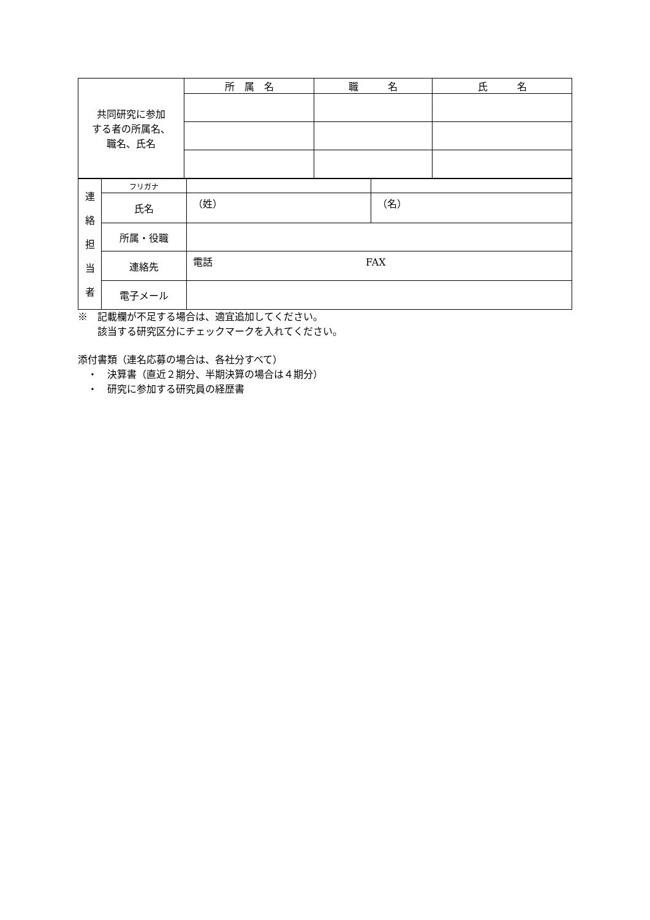| 共同研究に参加 する者の所属名、 職名、氏名 | 所 属 名 | 職 名 | 氏 名 |
| 連 絡 担 当 者 | フリガナ | | |
| | 氏名 | （姓） | （名） |
| | 所属・役職 | | |
| | 連絡先 | 電話 FAX | |
| | 電子メール | | |
※　記載欄が不足する場合は、適宜追加してください。
　　該当する研究区分にチェックマークを入れてください。
添付書類（連名応募の場合は、各社分すべて）
　・　決算書（直近２期分、半期決算の場合は４期分）
　・　研究に参加する研究員の経歴書